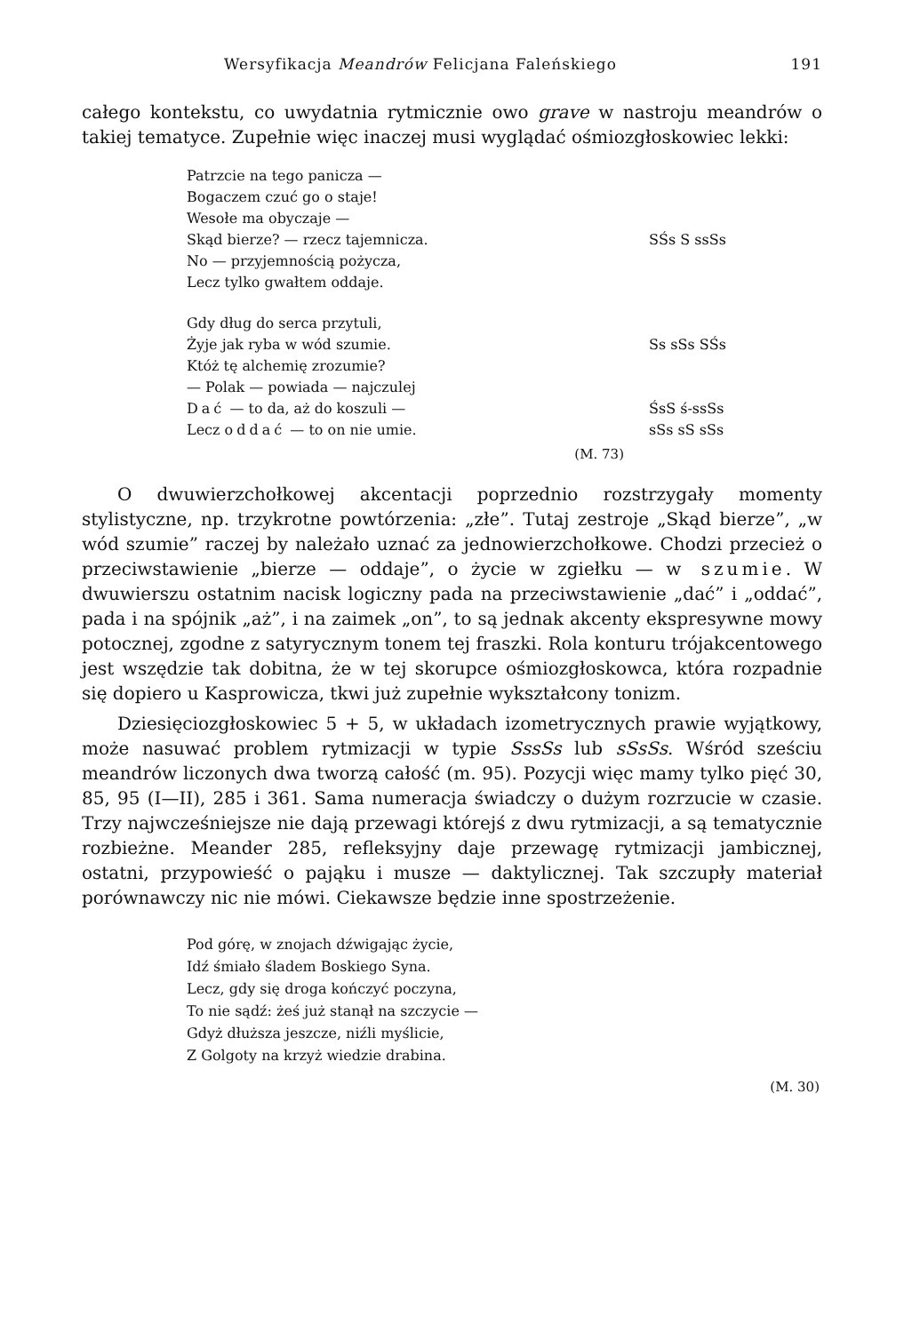Wersyfikacja Meandrów Felicjana Faleńskiego 191
całego kontekstu, co uwydatnia rytmicznie owo grave w nastroju meandrów o takiej tematyce. Zupełnie więc inaczej musi wyglądać ośmiozgłoskowiec lekki:
Patrzcie na tego panicza —
Bogaczem czuć go o staje!
Wesołe ma obyczaje —
Skąd bierze? — rzecz tajemnicza. SŚs S ssSs
No — przyjemnością pożycza,
Lecz tylko gwałtem oddaje.
Gdy dług do serca przytuli,
Żyje jak ryba w wód szumie. Ss sSs SŚs
Któż tę alchemię zrozumie?
— Polak — powiada — najczulej
Dać — to da, aż do koszuli — ŚsS ś-ssSs
Lecz oddać — to on nie umie. sSs sS sSs
(M. 73)
O dwuwierzchołkowej akcentacji poprzednio rozstrzygały momenty stylistyczne, np. trzykrotne powtórzenia: „złe”. Tutaj zestroje „Skąd bierze”, „w wód szumie” raczej by należało uznać za jednowierzchołkowe. Chodzi przecież o przeciwstawienie „bierze — oddaje”, o życie w zgiełku — w szumie. W dwuwierszu ostatnim nacisk logiczny pada na przeciwstawienie „dać” i „oddać”, pada i na spójnik „aż”, i na zaimek „on”, to są jednak akcenty ekspresywne mowy potocznej, zgodne z satyrycznym tonem tej fraszki. Rola konturu trójakcentowego jest wszędzie tak dobitna, że w tej skorupce ośmiozgłoskowca, która rozpadnie się dopiero u Kasprowicza, tkwi już zupełnie wykształcony tonizm.
Dziesięciozgłoskowiec 5 + 5, w układach izometrycznych prawie wyjątkowy, może nasuwać problem rytmizacji w typie SssSs lub sSsSs. Wśród sześciu meandrów liczonych dwa tworzą całość (m. 95). Pozycji więc mamy tylko pięć 30, 85, 95 (I—II), 285 i 361. Sama numeracja świadczy o dużym rozrzucie w czasie. Trzy najwcześniejsze nie dają przewagi którejś z dwu rytmizacji, a są tematycznie rozbieżne. Meander 285, refleksyjny daje przewagę rytmizacji jambicznej, ostatni, przypowieść o pająku i musze — daktylicznej. Tak szczupły materiał porównawczy nic nie mówi. Ciekawsze będzie inne spostrzeżenie.
Pod górę, w znojach dźwigając życie,
Idź śmiało śladem Boskiego Syna.
Lecz, gdy się droga kończyć poczyna,
To nie sądź: żeś już stanął na szczycie —
Gdyż dłuższa jeszcze, niźli myślicie,
Z Golgoty na krzyż wiedzie drabina.
(M. 30)